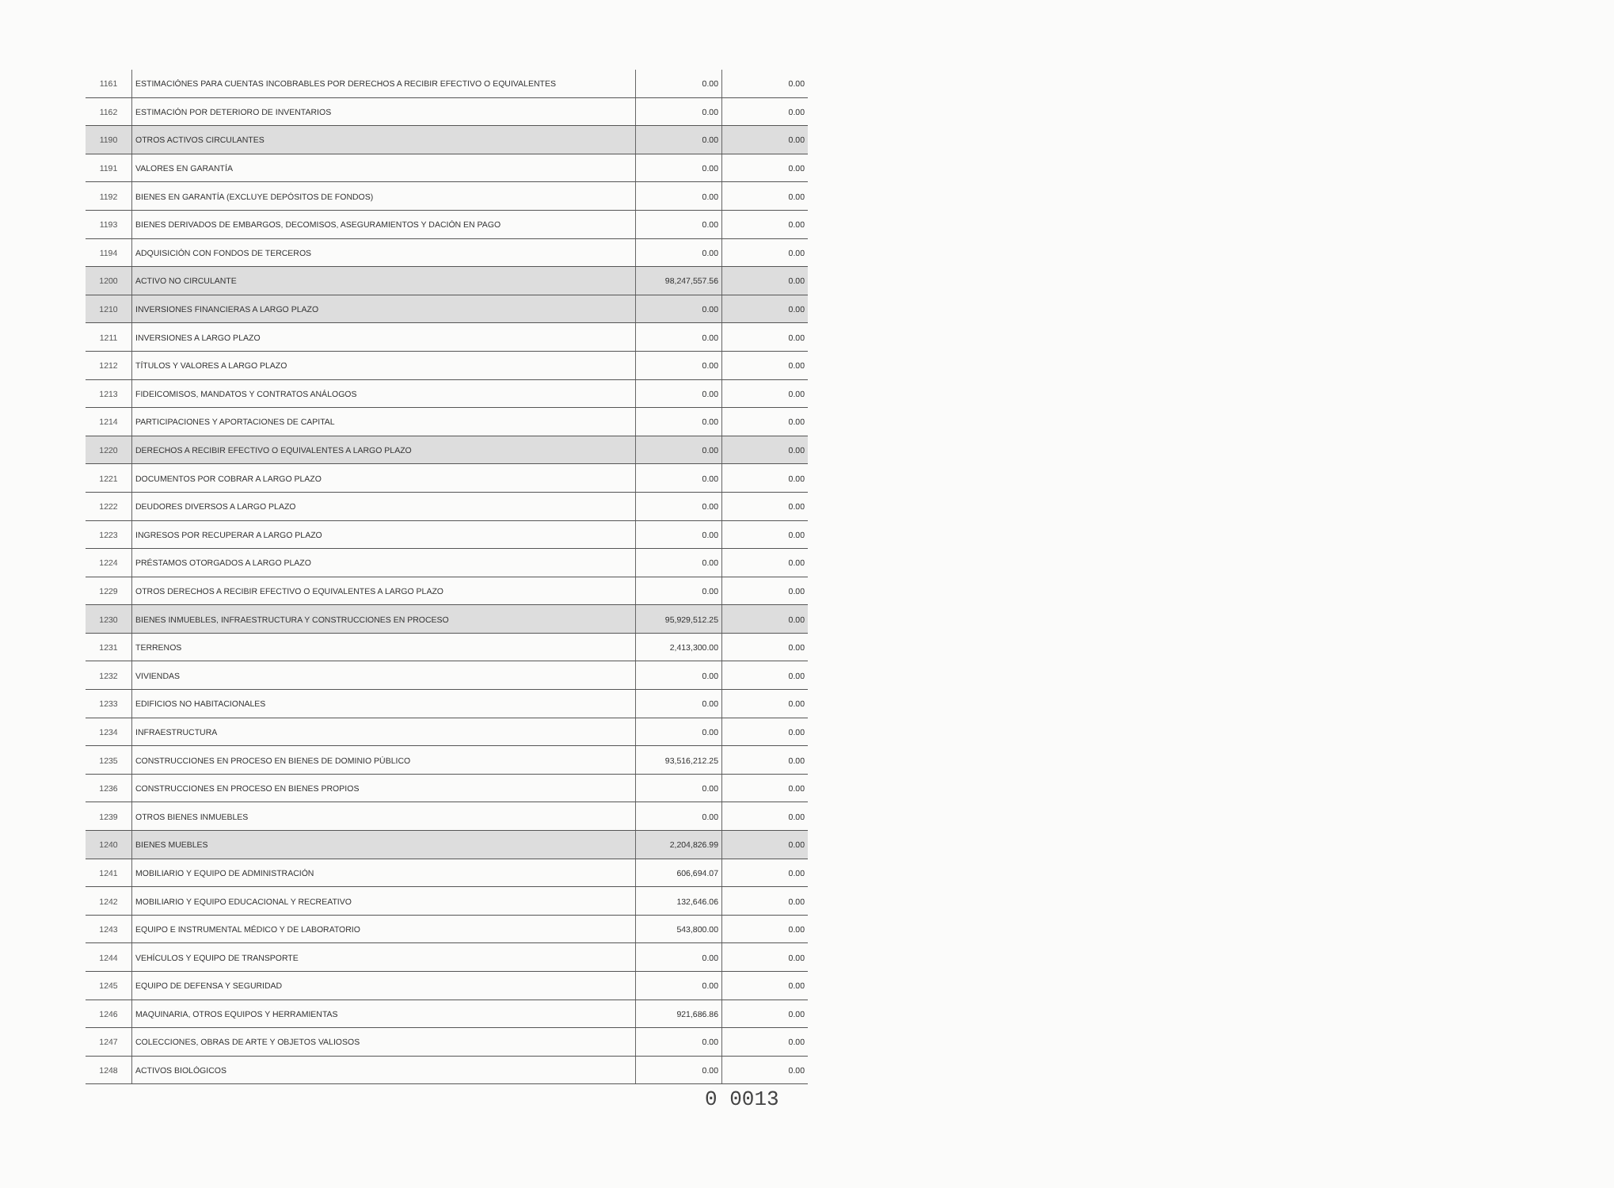| 1161 | ESTIMACIÓNES PARA CUENTAS INCOBRABLES POR DERECHOS A RECIBIR EFECTIVO O EQUIVALENTES | 0.00 | 0.00 |
| 1162 | ESTIMACIÓN POR DETERIORO DE INVENTARIOS | 0.00 | 0.00 |
| 1190 | OTROS ACTIVOS CIRCULANTES | 0.00 | 0.00 |
| 1191 | VALORES EN GARANTÍA | 0.00 | 0.00 |
| 1192 | BIENES EN GARANTÍA (EXCLUYE DEPÓSITOS DE FONDOS) | 0.00 | 0.00 |
| 1193 | BIENES DERIVADOS DE EMBARGOS, DECOMISOS, ASEGURAMIENTOS Y DACIÓN EN PAGO | 0.00 | 0.00 |
| 1194 | ADQUISICIÓN CON FONDOS DE TERCEROS | 0.00 | 0.00 |
| 1200 | ACTIVO NO CIRCULANTE | 98,247,557.56 | 0.00 |
| 1210 | INVERSIONES FINANCIERAS A LARGO PLAZO | 0.00 | 0.00 |
| 1211 | INVERSIONES A LARGO PLAZO | 0.00 | 0.00 |
| 1212 | TÍTULOS Y VALORES A LARGO PLAZO | 0.00 | 0.00 |
| 1213 | FIDEICOMISOS, MANDATOS Y CONTRATOS ANÁLOGOS | 0.00 | 0.00 |
| 1214 | PARTICIPACIONES Y APORTACIONES DE CAPITAL | 0.00 | 0.00 |
| 1220 | DERECHOS A RECIBIR EFECTIVO O EQUIVALENTES A LARGO PLAZO | 0.00 | 0.00 |
| 1221 | DOCUMENTOS POR COBRAR A LARGO PLAZO | 0.00 | 0.00 |
| 1222 | DEUDORES DIVERSOS A LARGO PLAZO | 0.00 | 0.00 |
| 1223 | INGRESOS POR RECUPERAR A LARGO PLAZO | 0.00 | 0.00 |
| 1224 | PRÉSTAMOS OTORGADOS A LARGO PLAZO | 0.00 | 0.00 |
| 1229 | OTROS DERECHOS A RECIBIR EFECTIVO O EQUIVALENTES A LARGO PLAZO | 0.00 | 0.00 |
| 1230 | BIENES INMUEBLES, INFRAESTRUCTURA Y CONSTRUCCIONES EN PROCESO | 95,929,512.25 | 0.00 |
| 1231 | TERRENOS | 2,413,300.00 | 0.00 |
| 1232 | VIVIENDAS | 0.00 | 0.00 |
| 1233 | EDIFICIOS NO HABITACIONALES | 0.00 | 0.00 |
| 1234 | INFRAESTRUCTURA | 0.00 | 0.00 |
| 1235 | CONSTRUCCIONES EN PROCESO EN BIENES DE DOMINIO PÚBLICO | 93,516,212.25 | 0.00 |
| 1236 | CONSTRUCCIONES EN PROCESO EN BIENES PROPIOS | 0.00 | 0.00 |
| 1239 | OTROS BIENES INMUEBLES | 0.00 | 0.00 |
| 1240 | BIENES MUEBLES | 2,204,826.99 | 0.00 |
| 1241 | MOBILIARIO Y EQUIPO DE ADMINISTRACIÓN | 606,694.07 | 0.00 |
| 1242 | MOBILIARIO Y EQUIPO EDUCACIONAL Y RECREATIVO | 132,646.06 | 0.00 |
| 1243 | EQUIPO E INSTRUMENTAL MÉDICO Y DE LABORATORIO | 543,800.00 | 0.00 |
| 1244 | VEHÍCULOS Y EQUIPO DE TRANSPORTE | 0.00 | 0.00 |
| 1245 | EQUIPO DE DEFENSA Y SEGURIDAD | 0.00 | 0.00 |
| 1246 | MAQUINARIA, OTROS EQUIPOS Y HERRAMIENTAS | 921,686.86 | 0.00 |
| 1247 | COLECCIONES, OBRAS DE ARTE Y OBJETOS VALIOSOS | 0.00 | 0.00 |
| 1248 | ACTIVOS BIOLÓGICOS | 0.00 | 0.00 |
0 0013